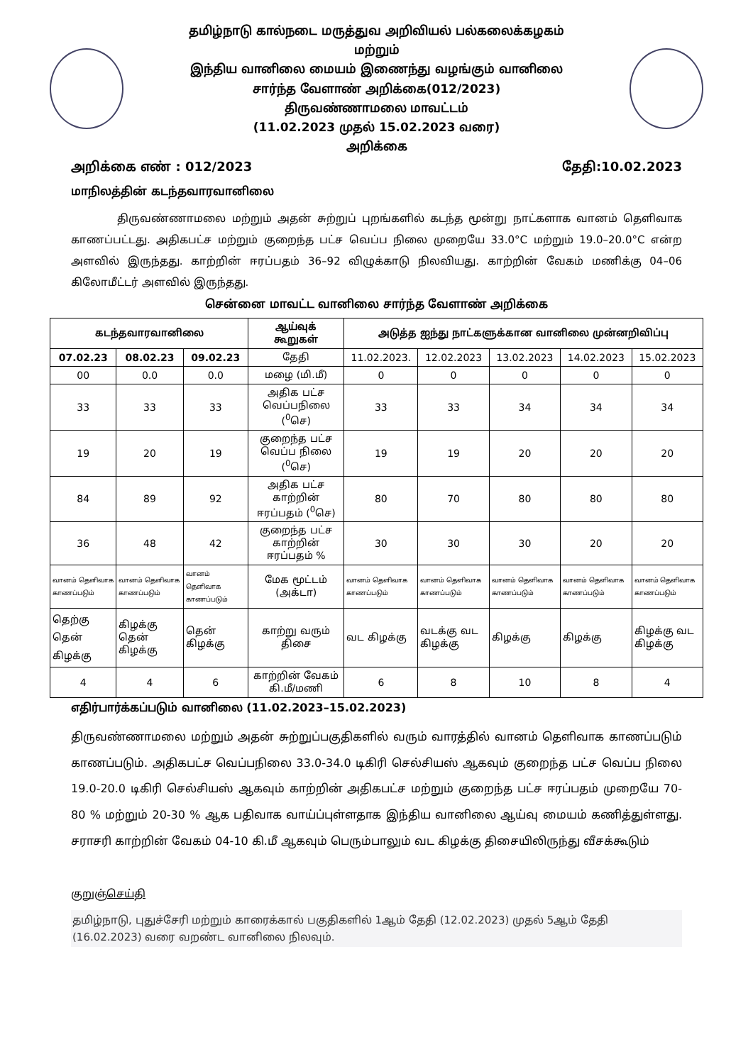தமிழ்நாடு கால்நடை மருத்துவ அறிவியல் பல்கலைக்கழகம்
மற்றும்
இந்திய வானிலை மையம் இணைந்து வழங்கும் வானிலை
சார்ந்த வேளாண் அறிக்கை(012/2023)
திருவண்ணாமலை மாவட்டம்
(11.02.2023 முதல் 15.02.2023 வரை)
அறிக்கை
அறிக்கை எண் : 012/2023 தேதி:10.02.2023
மாநிலத்தின் கடந்தவாரவானிலை
திருவண்ணாமலை மற்றும் அதன் சுற்றுப் புறங்களில் கடந்த மூன்று நாட்களாக வானம் தெளிவாக காணப்பட்டது. அதிகபட்ச மற்றும் குறைந்த பட்ச வெப்ப நிலை முறையே 33.0°C மற்றும் 19.0–20.0°C என்ற அளவில் இருந்தது. காற்றின் ஈரப்பதம் 36–92 விழுக்காடு நிலவியது. காற்றின் வேகம் மணிக்கு 04–06 கிலோமீட்டர் அளவில் இருந்தது.
சென்னை மாவட்ட வானிலை சார்ந்த வேளாண் அறிக்கை
| கடந்தவாரவானிலை | | | ஆய்வுக் கூறுகள் | அடுத்த ஐந்து நாட்களுக்கான வானிலை முன்னறிவிப்பு | | | | |
| --- | --- | --- | --- | --- | --- | --- | --- | --- |
| 07.02.23 | 08.02.23 | 09.02.23 | தேதி | 11.02.2023. | 12.02.2023 | 13.02.2023 | 14.02.2023 | 15.02.2023 |
| 00 | 0.0 | 0.0 | மழை (மி.மீ) | 0 | 0 | 0 | 0 | 0 |
| 33 | 33 | 33 | அதிக பட்ச வெப்பநிலை (<sup>0</sup>செ) | 33 | 33 | 34 | 34 | 34 |
| 19 | 20 | 19 | குறைந்த பட்ச வெப்ப நிலை (<sup>0</sup>செ) | 19 | 19 | 20 | 20 | 20 |
| 84 | 89 | 92 | அதிக பட்ச காற்றின் ஈரப்பதம் (<sup>0</sup>செ) | 80 | 70 | 80 | 80 | 80 |
| 36 | 48 | 42 | குறைந்த பட்ச காற்றின் ஈரப்பதம் % | 30 | 30 | 30 | 20 | 20 |
| வானம் தெளிவாக காணப்படும் | வானம் தெளிவாக காணப்படும் | வானம் தெளிவாக காணப்படும் | மேக மூட்டம் (அக்டா) | வானம் தெளிவாக காணப்படும் | வானம் தெளிவாக காணப்படும் | வானம் தெளிவாக காணப்படும் | வானம் தெளிவாக காணப்படும் | வானம் தெளிவாக காணப்படும் |
| தெற்கு தென் கிழக்கு | கிழக்கு தென் கிழக்கு | தென் கிழக்கு | காற்று வரும் திசை | வட கிழக்கு | வடக்கு வட கிழக்கு | கிழக்கு | கிழக்கு | கிழக்கு வட கிழக்கு |
| 4 | 4 | 6 | காற்றின் வேகம் கி.மீ/மணி | 6 | 8 | 10 | 8 | 4 |
எதிர்பார்க்கப்படும் வானிலை (11.02.2023–15.02.2023)
திருவண்ணாமலை மற்றும் அதன் சுற்றுப்பகுதிகளில் வரும் வாரத்தில் வானம் தெளிவாக காணப்படும் காணப்படும். அதிகபட்ச வெப்பநிலை 33.0-34.0 டிகிரி செல்சியஸ் ஆகவும் குறைந்த பட்ச வெப்ப நிலை 19.0-20.0 டிகிரி செல்சியஸ் ஆகவும் காற்றின் அதிகபட்ச மற்றும் குறைந்த பட்ச ஈரப்பதம் முறையே 70-80 % மற்றும் 20-30 % ஆக பதிவாக வாய்ப்புள்ளதாக இந்திய வானிலை ஆய்வு மையம் கணித்துள்ளது. சராசரி காற்றின் வேகம் 04-10 கி.மீ ஆகவும் பெரும்பாலும் வட கிழக்கு திசையிலிருந்து வீசக்கூடும்
குறுஞ்செய்தி
தமிழ்நாடு, புதுச்சேரி மற்றும் காரைக்கால் பகுதிகளில் 1ஆம் தேதி (12.02.2023) முதல் 5ஆம் தேதி (16.02.2023) வரை வறண்ட வானிலை நிலவும்.